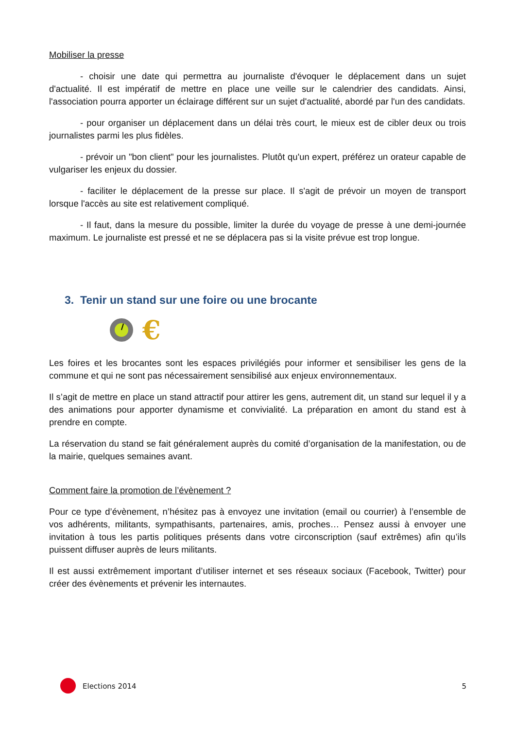Mobiliser la presse
- choisir une date qui permettra au journaliste d'évoquer le déplacement dans un sujet d'actualité. Il est impératif de mettre en place une veille sur le calendrier des candidats. Ainsi, l'association pourra apporter un éclairage différent sur un sujet d'actualité, abordé par l'un des candidats.
- pour organiser un déplacement dans un délai très court, le mieux est de cibler deux ou trois journalistes parmi les plus fidèles.
- prévoir un "bon client" pour les journalistes. Plutôt qu'un expert, préférez un orateur capable de vulgariser les enjeux du dossier.
- faciliter le déplacement de la presse sur place. Il s'agit de prévoir un moyen de transport lorsque l'accès au site est relativement compliqué.
- Il faut, dans la mesure du possible, limiter la durée du voyage de presse à une demi-journée maximum. Le journaliste est pressé et ne se déplacera pas si la visite prévue est trop longue.
3. Tenir un stand sur une foire ou une brocante
€
Les foires et les brocantes sont les espaces privilégiés pour informer et sensibiliser les gens de la commune et qui ne sont pas nécessairement sensibilisé aux enjeux environnementaux.
Il s’agit de mettre en place un stand attractif pour attirer les gens, autrement dit, un stand sur lequel il y a des animations pour apporter dynamisme et convivialité. La préparation en amont du stand est à prendre en compte.
La réservation du stand se fait généralement auprès du comité d’organisation de la manifestation, ou de la mairie, quelques semaines avant.
Comment faire la promotion de l’évènement ?
Pour ce type d’évènement, n’hésitez pas à envoyez une invitation (email ou courrier) à l’ensemble de vos adhérents, militants, sympathisants, partenaires, amis, proches… Pensez aussi à envoyer une invitation à tous les partis politiques présents dans votre circonscription (sauf extrêmes) afin qu’ils puissent diffuser auprès de leurs militants.
Il est aussi extrêmement important d’utiliser internet et ses réseaux sociaux (Facebook, Twitter) pour créer des évènements et prévenir les internautes.
Elections 2014 5